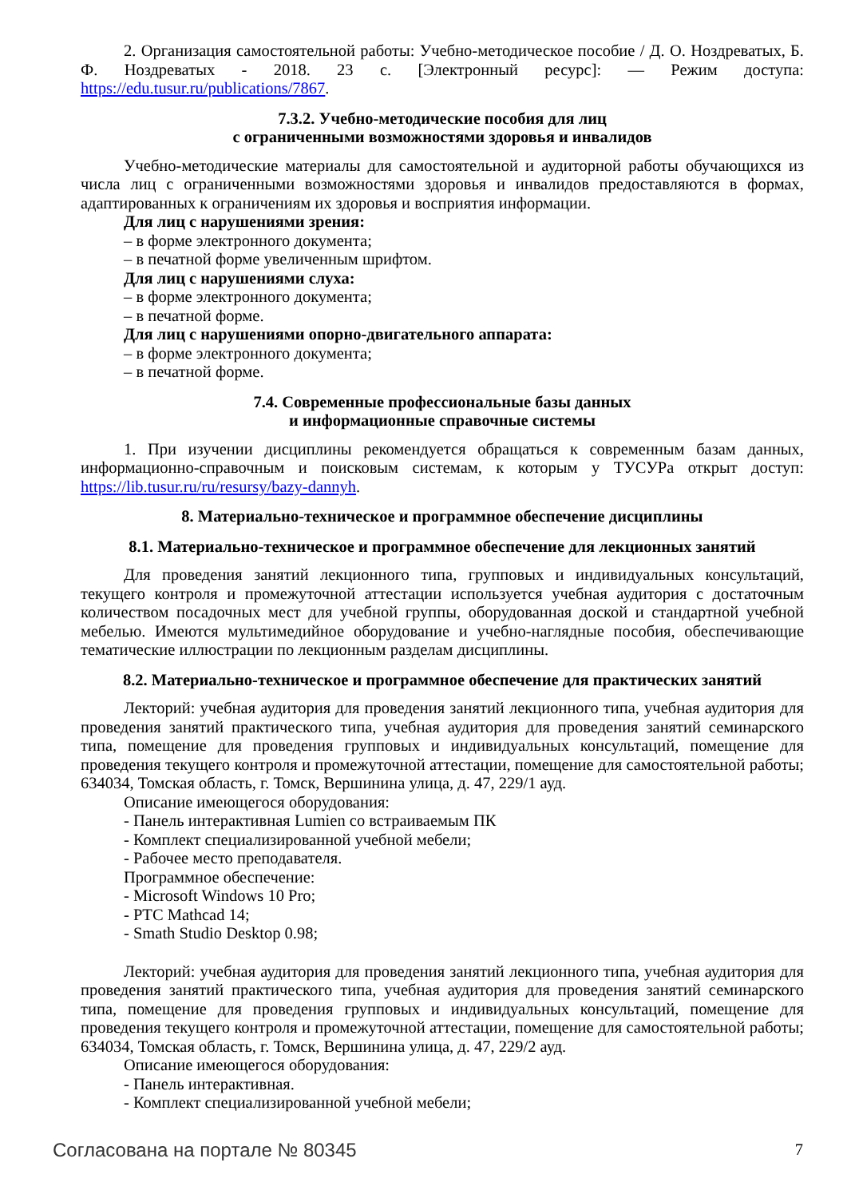2. Организация самостоятельной работы: Учебно-методическое пособие / Д. О. Ноздреватых, Б. Ф. Ноздреватых - 2018. 23 с. [Электронный ресурс]: — Режим доступа: https://edu.tusur.ru/publications/7867.
7.3.2. Учебно-методические пособия для лиц
с ограниченными возможностями здоровья и инвалидов
Учебно-методические материалы для самостоятельной и аудиторной работы обучающихся из числа лиц с ограниченными возможностями здоровья и инвалидов предоставляются в формах, адаптированных к ограничениям их здоровья и восприятия информации.
Для лиц с нарушениями зрения:
– в форме электронного документа;
– в печатной форме увеличенным шрифтом.
Для лиц с нарушениями слуха:
– в форме электронного документа;
– в печатной форме.
Для лиц с нарушениями опорно-двигательного аппарата:
– в форме электронного документа;
– в печатной форме.
7.4. Современные профессиональные базы данных
и информационные справочные системы
1. При изучении дисциплины рекомендуется обращаться к современным базам данных, информационно-справочным и поисковым системам, к которым у ТУСУРа открыт доступ: https://lib.tusur.ru/ru/resursy/bazy-dannyh.
8. Материально-техническое и программное обеспечение дисциплины
8.1. Материально-техническое и программное обеспечение для лекционных занятий
Для проведения занятий лекционного типа, групповых и индивидуальных консультаций, текущего контроля и промежуточной аттестации используется учебная аудитория с достаточным количеством посадочных мест для учебной группы, оборудованная доской и стандартной учебной мебелью. Имеются мультимедийное оборудование и учебно-наглядные пособия, обеспечивающие тематические иллюстрации по лекционным разделам дисциплины.
8.2. Материально-техническое и программное обеспечение для практических занятий
Лекторий: учебная аудитория для проведения занятий лекционного типа, учебная аудитория для проведения занятий практического типа, учебная аудитория для проведения занятий семинарского типа, помещение для проведения групповых и индивидуальных консультаций, помещение для проведения текущего контроля и промежуточной аттестации, помещение для самостоятельной работы; 634034, Томская область, г. Томск, Вершинина улица, д. 47, 229/1 ауд.
Описание имеющегося оборудования:
- Панель интерактивная Lumien со встраиваемым ПК
- Комплект специализированной учебной мебели;
- Рабочее место преподавателя.
Программное обеспечение:
- Microsoft Windows 10 Pro;
- PTC Mathcad 14;
- Smath Studio Desktop 0.98;
Лекторий: учебная аудитория для проведения занятий лекционного типа, учебная аудитория для проведения занятий практического типа, учебная аудитория для проведения занятий семинарского типа, помещение для проведения групповых и индивидуальных консультаций, помещение для проведения текущего контроля и промежуточной аттестации, помещение для самостоятельной работы; 634034, Томская область, г. Томск, Вершинина улица, д. 47, 229/2 ауд.
Описание имеющегося оборудования:
- Панель интерактивная.
- Комплект специализированной учебной мебели;
Согласована на портале № 80345 7